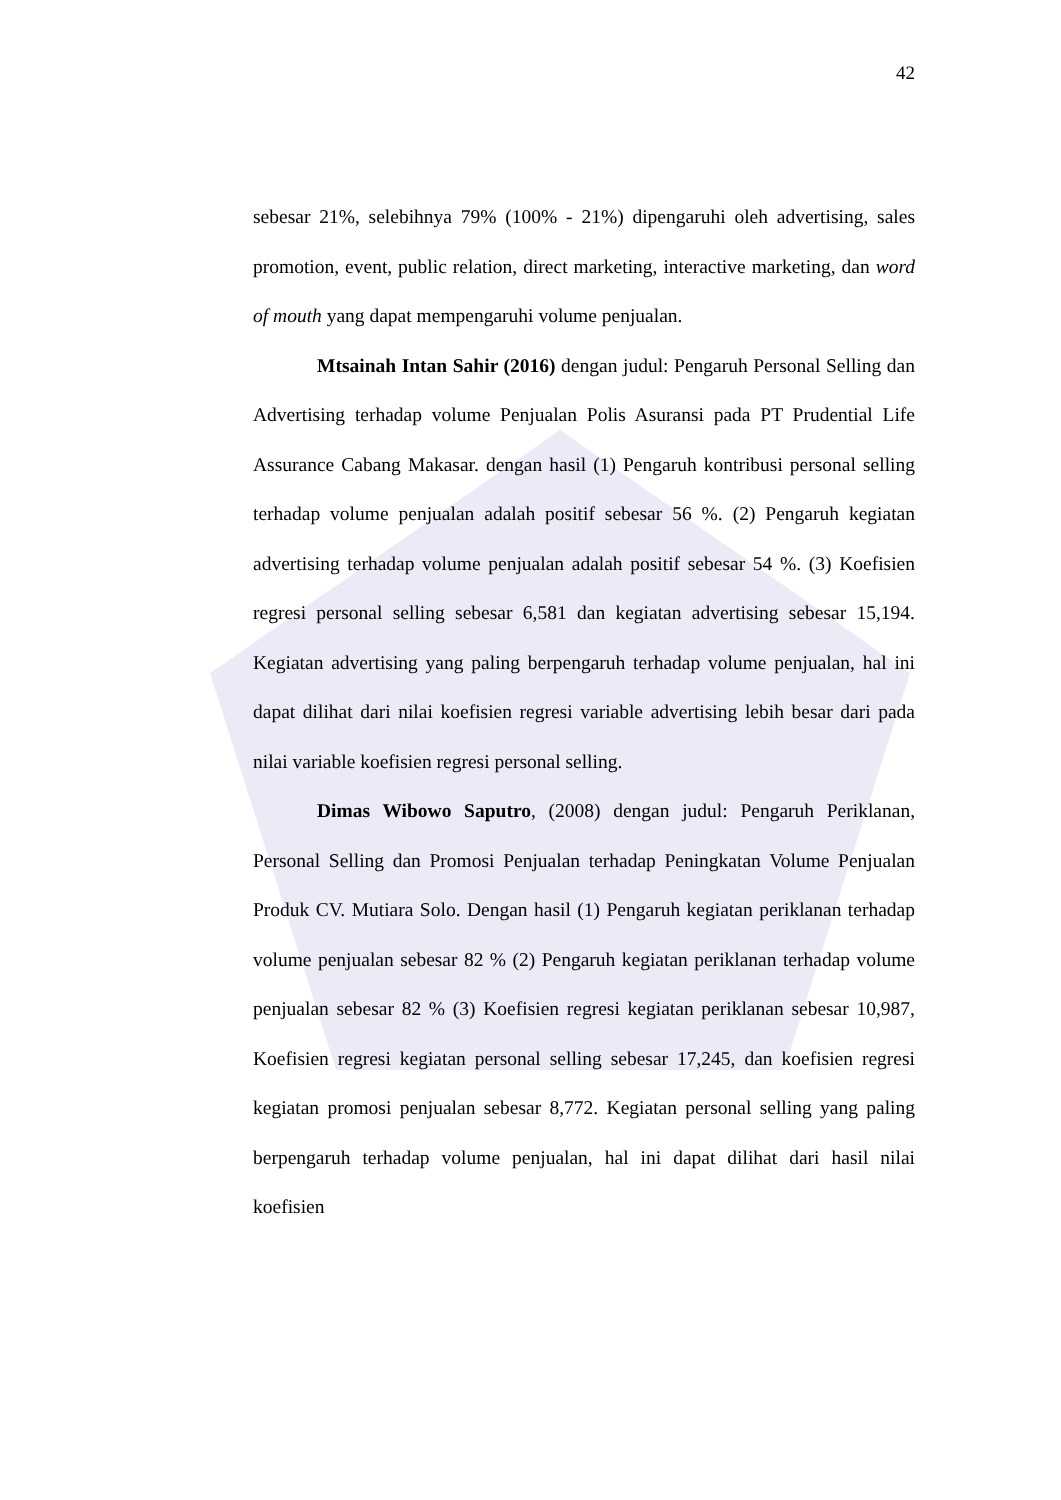42
sebesar 21%, selebihnya 79% (100% - 21%) dipengaruhi oleh advertising, sales promotion, event, public relation, direct marketing, interactive marketing, dan word of mouth yang dapat mempengaruhi volume penjualan.
Mtsainah Intan Sahir (2016) dengan judul: Pengaruh Personal Selling dan Advertising terhadap volume Penjualan Polis Asuransi pada PT Prudential Life Assurance Cabang Makasar. dengan hasil (1) Pengaruh kontribusi personal selling terhadap volume penjualan adalah positif sebesar 56 %. (2) Pengaruh kegiatan advertising terhadap volume penjualan adalah positif sebesar 54 %. (3) Koefisien regresi personal selling sebesar 6,581 dan kegiatan advertising sebesar 15,194. Kegiatan advertising yang paling berpengaruh terhadap volume penjualan, hal ini dapat dilihat dari nilai koefisien regresi variable advertising lebih besar dari pada nilai variable koefisien regresi personal selling.
Dimas Wibowo Saputro, (2008) dengan judul: Pengaruh Periklanan, Personal Selling dan Promosi Penjualan terhadap Peningkatan Volume Penjualan Produk CV. Mutiara Solo. Dengan hasil (1) Pengaruh kegiatan periklanan terhadap volume penjualan sebesar 82 % (2) Pengaruh kegiatan periklanan terhadap volume penjualan sebesar 82 % (3) Koefisien regresi kegiatan periklanan sebesar 10,987, Koefisien regresi kegiatan personal selling sebesar 17,245, dan koefisien regresi kegiatan promosi penjualan sebesar 8,772. Kegiatan personal selling yang paling berpengaruh terhadap volume penjualan, hal ini dapat dilihat dari hasil nilai koefisien